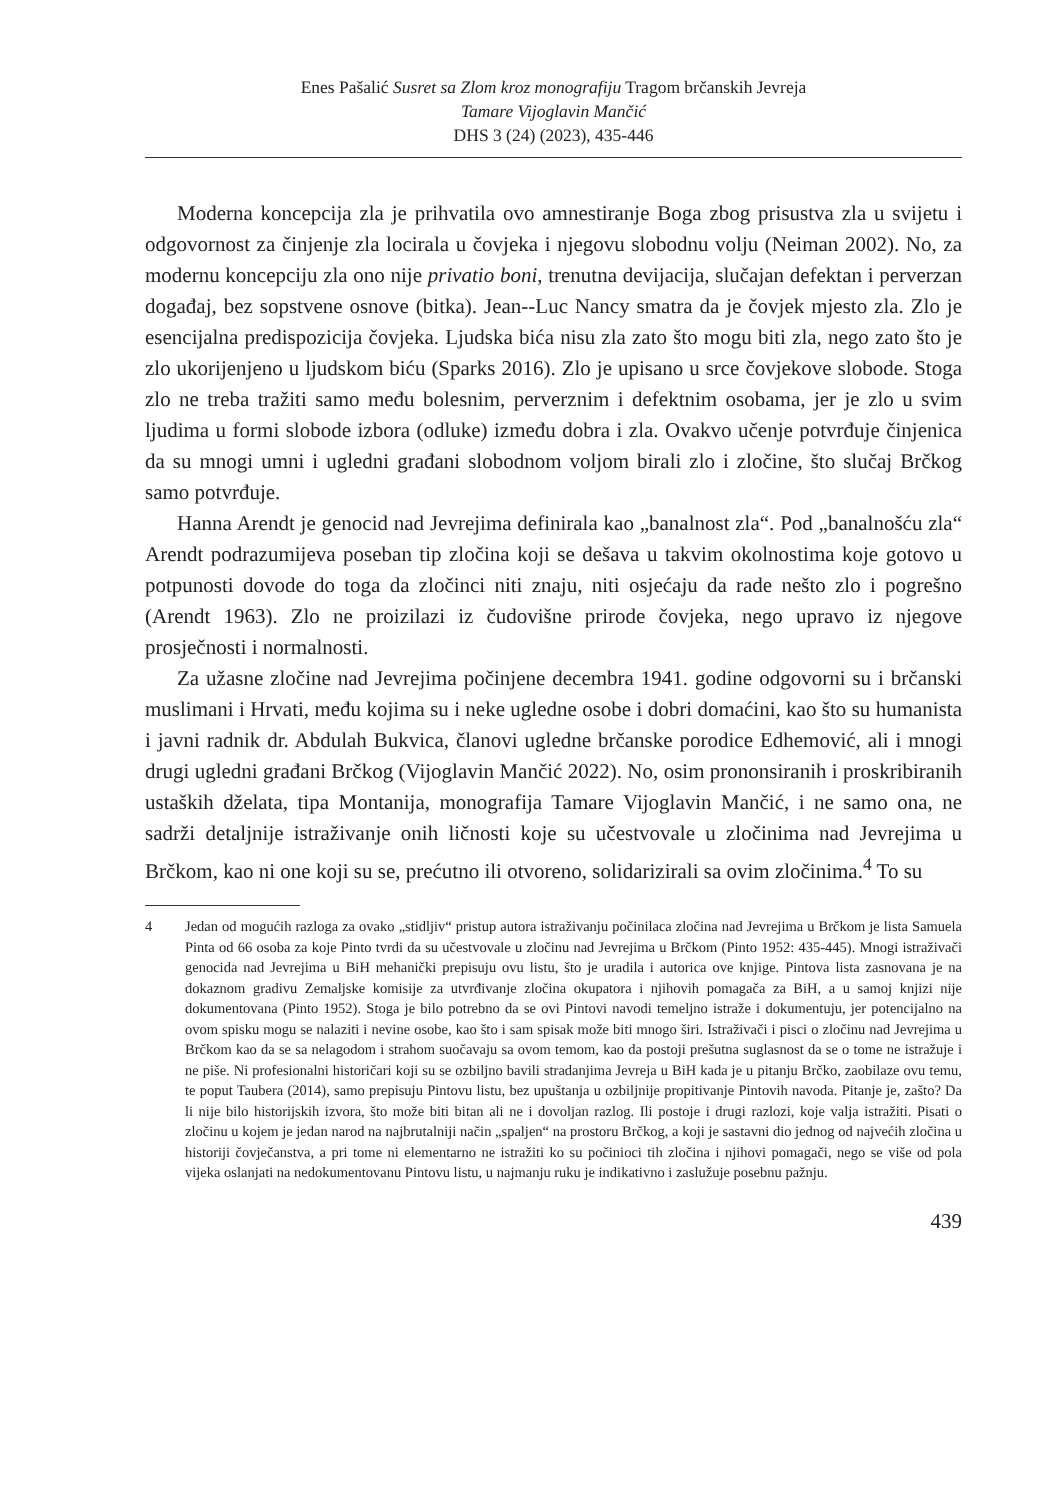Enes Pašalić Susret sa Zlom kroz monografiju Tragom brčanskih Jevreja
Tamare Vijoglavin Mančić
DHS 3 (24) (2023), 435-446
Moderna koncepcija zla je prihvatila ovo amnestiranje Boga zbog prisustva zla u svijetu i odgovornost za činjenje zla locirala u čovjeka i njegovu slobodnu volju (Neiman 2002). No, za modernu koncepciju zla ono nije privatio boni, trenutna devijacija, slučajan defektan i perverzan događaj, bez sopstvene osnove (bitka). Jean--Luc Nancy smatra da je čovjek mjesto zla. Zlo je esencijalna predispozicija čovjeka. Ljudska bića nisu zla zato što mogu biti zla, nego zato što je zlo ukorijenjeno u ljudskom biću (Sparks 2016). Zlo je upisano u srce čovjekove slobode. Stoga zlo ne treba tražiti samo među bolesnim, perverznim i defektnim osobama, jer je zlo u svim ljudima u formi slobode izbora (odluke) između dobra i zla. Ovakvo učenje potvrđuje činjenica da su mnogi umni i ugledni građani slobodnom voljom birali zlo i zločine, što slučaj Brčkog samo potvrđuje.
Hanna Arendt je genocid nad Jevrejima definirala kao „banalnost zla“. Pod „banalnošću zla“ Arendt podrazumijeva poseban tip zločina koji se dešava u takvim okolnostima koje gotovo u potpunosti dovode do toga da zločinci niti znaju, niti osjećaju da rade nešto zlo i pogrešno (Arendt 1963). Zlo ne proizilazi iz čudovišne prirode čovjeka, nego upravo iz njegove prosječnosti i normalnosti.
Za užasne zločine nad Jevrejima počinjene decembra 1941. godine odgovorni su i brčanski muslimani i Hrvati, među kojima su i neke ugledne osobe i dobri domaćini, kao što su humanista i javni radnik dr. Abdulah Bukvica, članovi ugledne brčanske porodice Edhemović, ali i mnogi drugi ugledni građani Brčkog (Vijoglavin Mančić 2022). No, osim prononsiranih i proskribiranih ustaških dželata, tipa Montanija, monografija Tamare Vijoglavin Mančić, i ne samo ona, ne sadrži detaljnije istraživanje onih ličnosti koje su učestvovale u zločinima nad Jevrejima u Brčkom, kao ni one koji su se, prećutno ili otvoreno, solidarizirali sa ovim zločinima.<sup>4</sup> To su
4 Jedan od mogućih razloga za ovako „stidljiv“ pristup autora istraživanju počinilaca zločina nad Jevrejima u Brčkom je lista Samuela Pinta od 66 osoba za koje Pinto tvrdi da su učestvovale u zločinu nad Jevrejima u Brčkom (Pinto 1952: 435-445). Mnogi istraživači genocida nad Jevrejima u BiH mehanički prepisuju ovu listu, što je uradila i autorica ove knjige. Pintova lista zasnovana je na dokaznom gradivu Zemaljske komisije za utvrđivanje zločina okupatora i njihovih pomagača za BiH, a u samoj knjizi nije dokumentovana (Pinto 1952). Stoga je bilo potrebno da se ovi Pintovi navodi temeljno istraže i dokumentuju, jer potencijalno na ovom spisku mogu se nalaziti i nevine osobe, kao što i sam spisak može biti mnogo širi. Istraživači i pisci o zločinu nad Jevrejima u Brčkom kao da se sa nelagodom i strahom suočavaju sa ovom temom, kao da postoji prešutna suglasnost da se o tome ne istražuje i ne piše. Ni profesionalni historičari koji su se ozbiljno bavili stradanjima Jevreja u BiH kada je u pitanju Brčko, zaobilaze ovu temu, te poput Taubera (2014), samo prepisuju Pintovu listu, bez upuštanja u ozbiljnije propitivanje Pintovih navoda. Pitanje je, zašto? Da li nije bilo historijskih izvora, što može biti bitan ali ne i dovoljan razlog. Ili postoje i drugi razlozi, koje valja istražiti. Pisati o zločinu u kojem je jedan narod na najbrutalniji način „spaljen“ na prostoru Brčkog, a koji je sastavni dio jednog od najvećih zločina u historiji čovječanstva, a pri tome ni elementarno ne istražiti ko su počinioci tih zločina i njihovi pomagači, nego se više od pola vijeka oslanjati na nedokumentovanu Pintovu listu, u najmanju ruku je indikativno i zaslužuje posebnu pažnju.
439